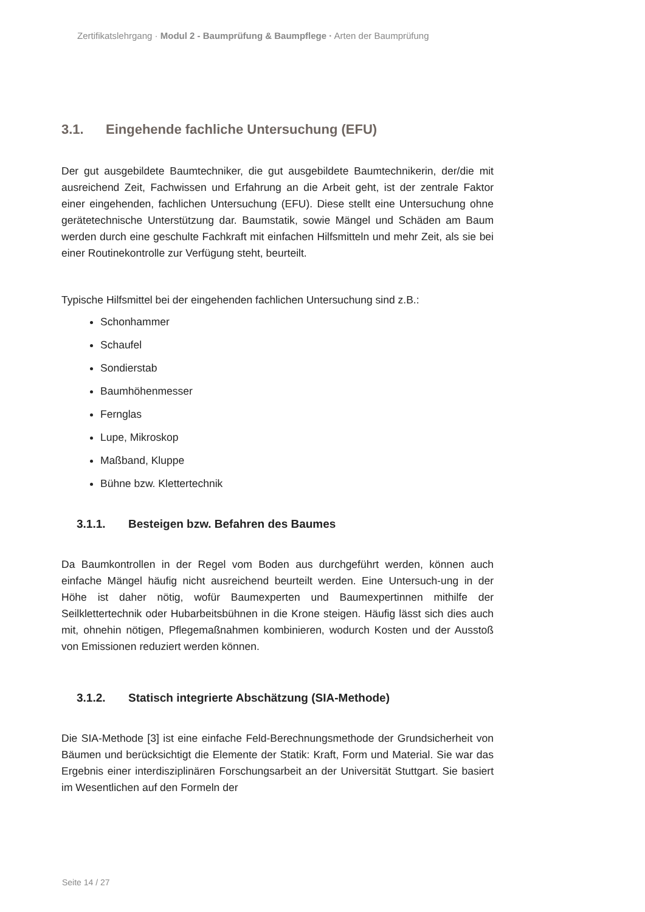Zertifikatslehrgang · Modul 2 - Baumprüfung & Baumpflege · Arten der Baumprüfung
3.1. Eingehende fachliche Untersuchung (EFU)
Der gut ausgebildete Baumtechniker, die gut ausgebildete Baumtechnikerin, der/die mit ausreichend Zeit, Fachwissen und Erfahrung an die Arbeit geht, ist der zentrale Faktor einer eingehenden, fachlichen Untersuchung (EFU). Diese stellt eine Untersuchung ohne gerätetechnische Unterstützung dar. Baumstatik, sowie Mängel und Schäden am Baum werden durch eine geschulte Fachkraft mit einfachen Hilfsmitteln und mehr Zeit, als sie bei einer Routinekontrolle zur Verfügung steht, beurteilt.
Typische Hilfsmittel bei der eingehenden fachlichen Untersuchung sind z.B.:
Schonhammer
Schaufel
Sondierstab
Baumhöhenmesser
Fernglas
Lupe, Mikroskop
Maßband, Kluppe
Bühne bzw. Klettertechnik
3.1.1. Besteigen bzw. Befahren des Baumes
Da Baumkontrollen in der Regel vom Boden aus durchgeführt werden, können auch einfache Mängel häufig nicht ausreichend beurteilt werden. Eine Untersuch-ung in der Höhe ist daher nötig, wofür Baumexperten und Baumexpertinnen mithilfe der Seilklettertechnik oder Hubarbeitsbühnen in die Krone steigen. Häufig lässt sich dies auch mit, ohnehin nötigen, Pflegemaßnahmen kombinieren, wodurch Kosten und der Ausstoß von Emissionen reduziert werden können.
3.1.2. Statisch integrierte Abschätzung (SIA-Methode)
Die SIA-Methode [3] ist eine einfache Feld-Berechnungsmethode der Grundsicherheit von Bäumen und berücksichtigt die Elemente der Statik: Kraft, Form und Material. Sie war das Ergebnis einer interdisziplinären Forschungsarbeit an der Universität Stuttgart. Sie basiert im Wesentlichen auf den Formeln der
Seite 14 / 27